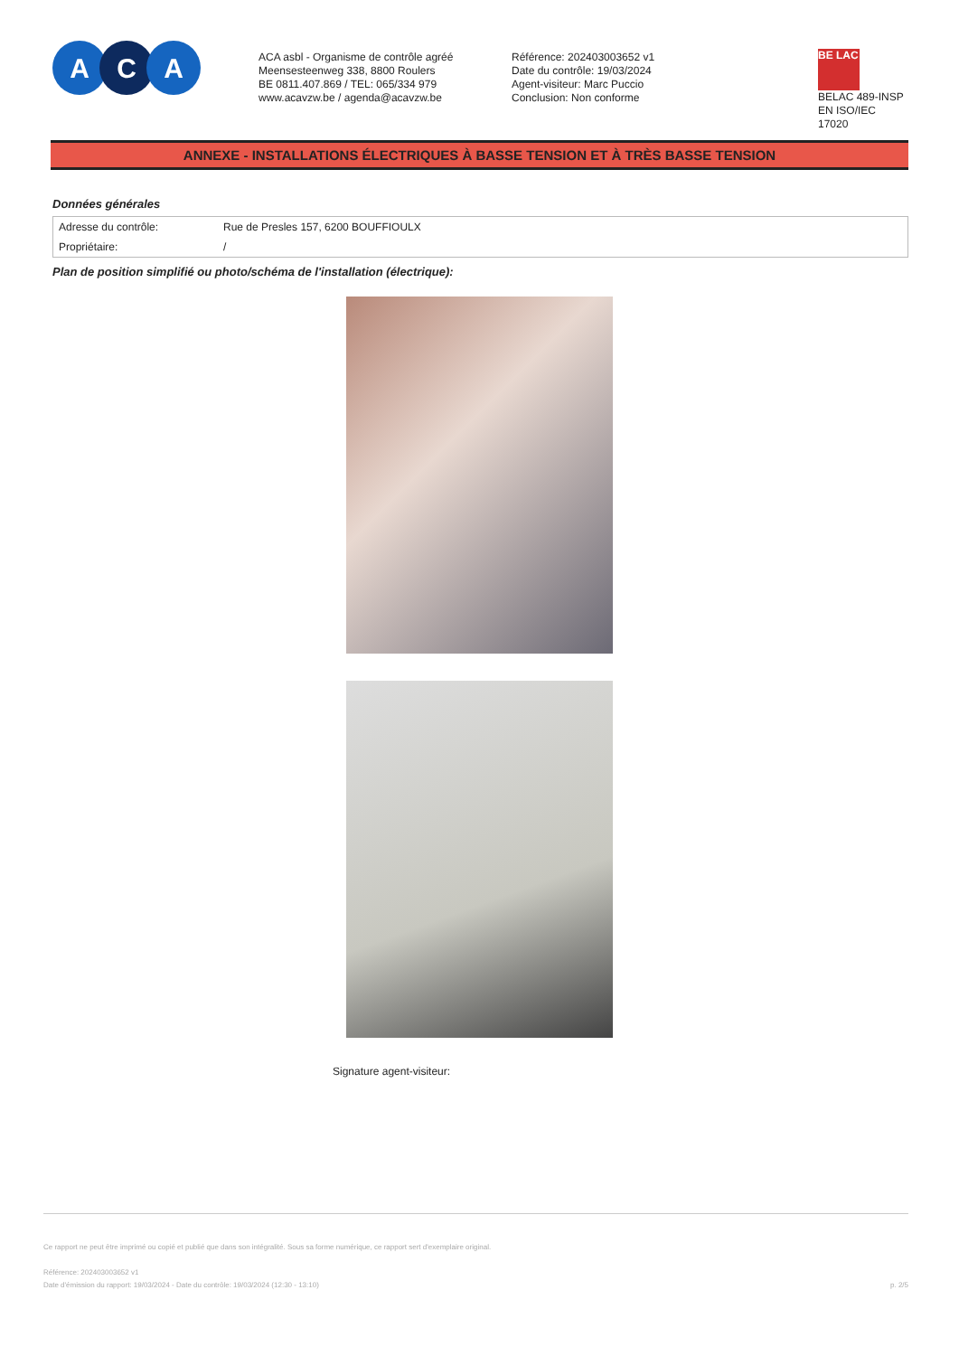A C A
ACA asbl - Organisme de contrôle agréé
Meensesteenweg 338, 8800 Roulers
BE 0811.407.869 / TEL: 065/334 979
www.acavzw.be / agenda@acavzw.be
Référence: 202403003652 v1
Date du contrôle: 19/03/2024
Agent-visiteur: Marc Puccio
Conclusion: Non conforme
BE LAC
BELAC 489-INSP
EN ISO/IEC 17020
ANNEXE - INSTALLATIONS ÉLECTRIQUES À BASSE TENSION ET À TRÈS BASSE TENSION
Données générales
| Adresse du contrôle: | Rue de Presles 157, 6200 BOUFFIOULX |
| Propriétaire: | / |
Plan de position simplifié ou photo/schéma de l'installation (électrique):
Signature agent-visiteur:
Ce rapport ne peut être imprimé ou copié et publié que dans son intégralité. Sous sa forme numérique, ce rapport sert d'exemplaire original.
Référence: 202403003652 v1
Date d'émission du rapport: 19/03/2024 - Date du contrôle: 19/03/2024 (12:30 - 13:10) p. 2/5